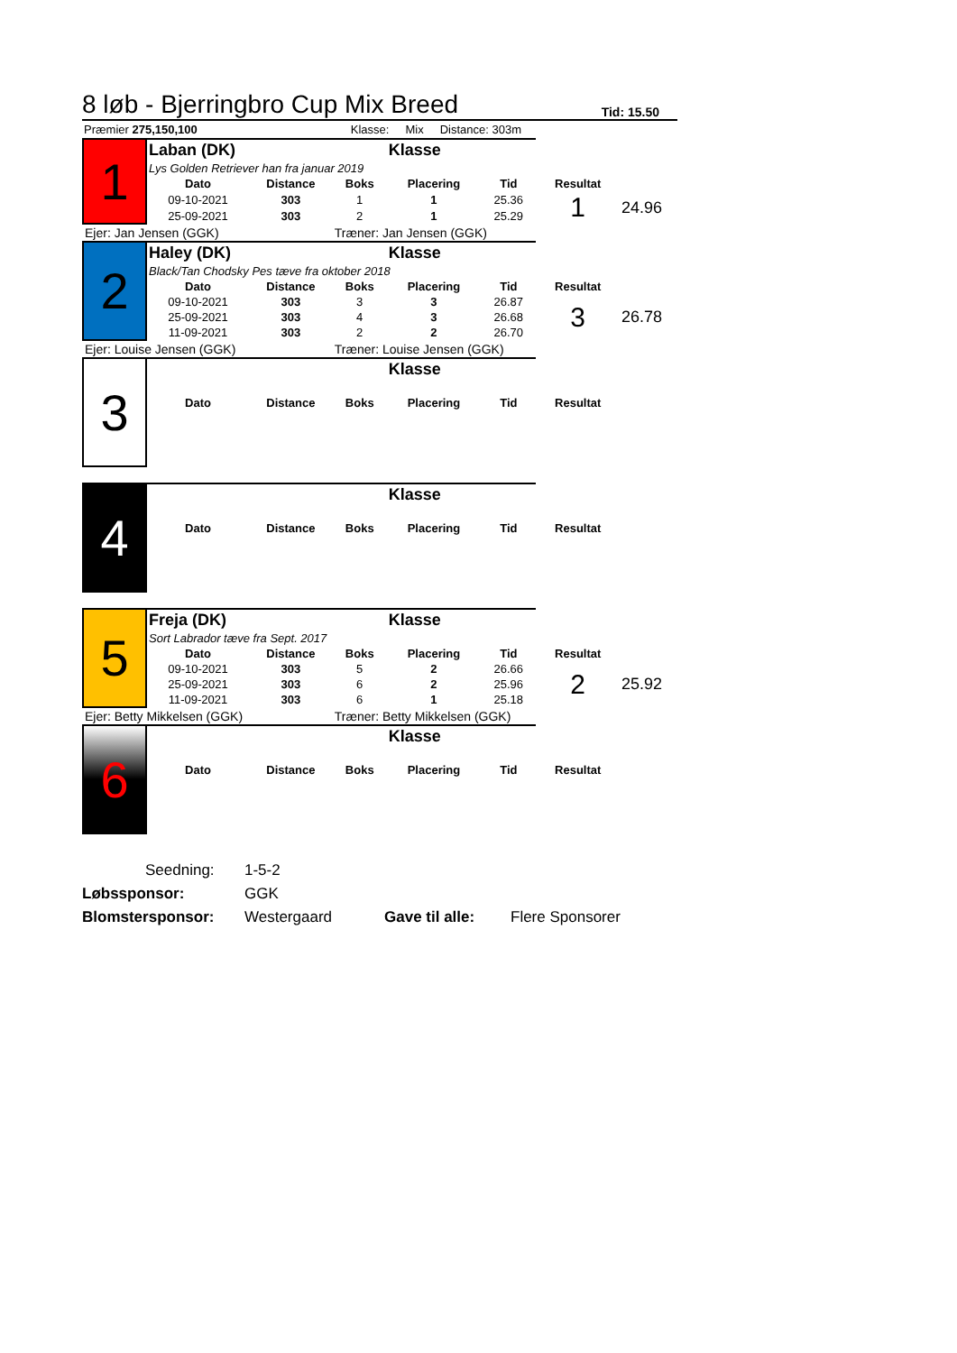8 løb - Bjerringbro Cup Mix Breed Tid: 15.50
Præmier 275,150,100 Klasse: Mix Distance: 303m
| 1 | Laban (DK) | | | Klasse | | | |
| | Lys Golden Retriever han fra januar 2019 | | | | | | |
| | Dato | Distance | Boks | Placering | Tid | Resultat | |
| | 09-10-2021 | 303 | 1 | 1 | 25.36 | 1 | 24.96 |
| | 25-09-2021 | 303 | 2 | 1 | 25.29 | | |
| Ejer: Jan Jensen (GGK) | | | Træner: Jan Jensen (GGK) | | | | |
| 2 | Haley (DK) | | | Klasse | | | |
| | Black/Tan Chodsky Pes tæve fra oktober 2018 | | | | | | |
| | Dato | Distance | Boks | Placering | Tid | Resultat | |
| | 09-10-2021 | 303 | 3 | 3 | 26.87 | 3 | 26.78 |
| | 25-09-2021 | 303 | 4 | 3 | 26.68 | | |
| | 11-09-2021 | 303 | 2 | 2 | 26.70 | | |
| Ejer: Louise Jensen (GGK) | | | Træner: Louise Jensen (GGK) | | | | |
| 3 | | | | Klasse | | | |
| | Dato | Distance | Boks | Placering | Tid | Resultat | |
| 4 | | | | Klasse | | | |
| | Dato | Distance | Boks | Placering | Tid | Resultat | |
| 5 | Freja (DK) | | | Klasse | | | |
| | Sort Labrador tæve fra Sept. 2017 | | | | | | |
| | Dato | Distance | Boks | Placering | Tid | Resultat | |
| | 09-10-2021 | 303 | 5 | 2 | 26.66 | 2 | 25.92 |
| | 25-09-2021 | 303 | 6 | 2 | 25.96 | | |
| | 11-09-2021 | 303 | 6 | 1 | 25.18 | | |
| Ejer: Betty Mikkelsen (GGK) | | | Træner: Betty Mikkelsen (GGK) | | | | |
| 6 | | | | Klasse | | | |
| | Dato | Distance | Boks | Placering | Tid | Resultat | |
Seedning: 1-5-2
Løbssponsor: GGK
Blomstersponsor: Westergaard Gave til alle: Flere Sponsorer